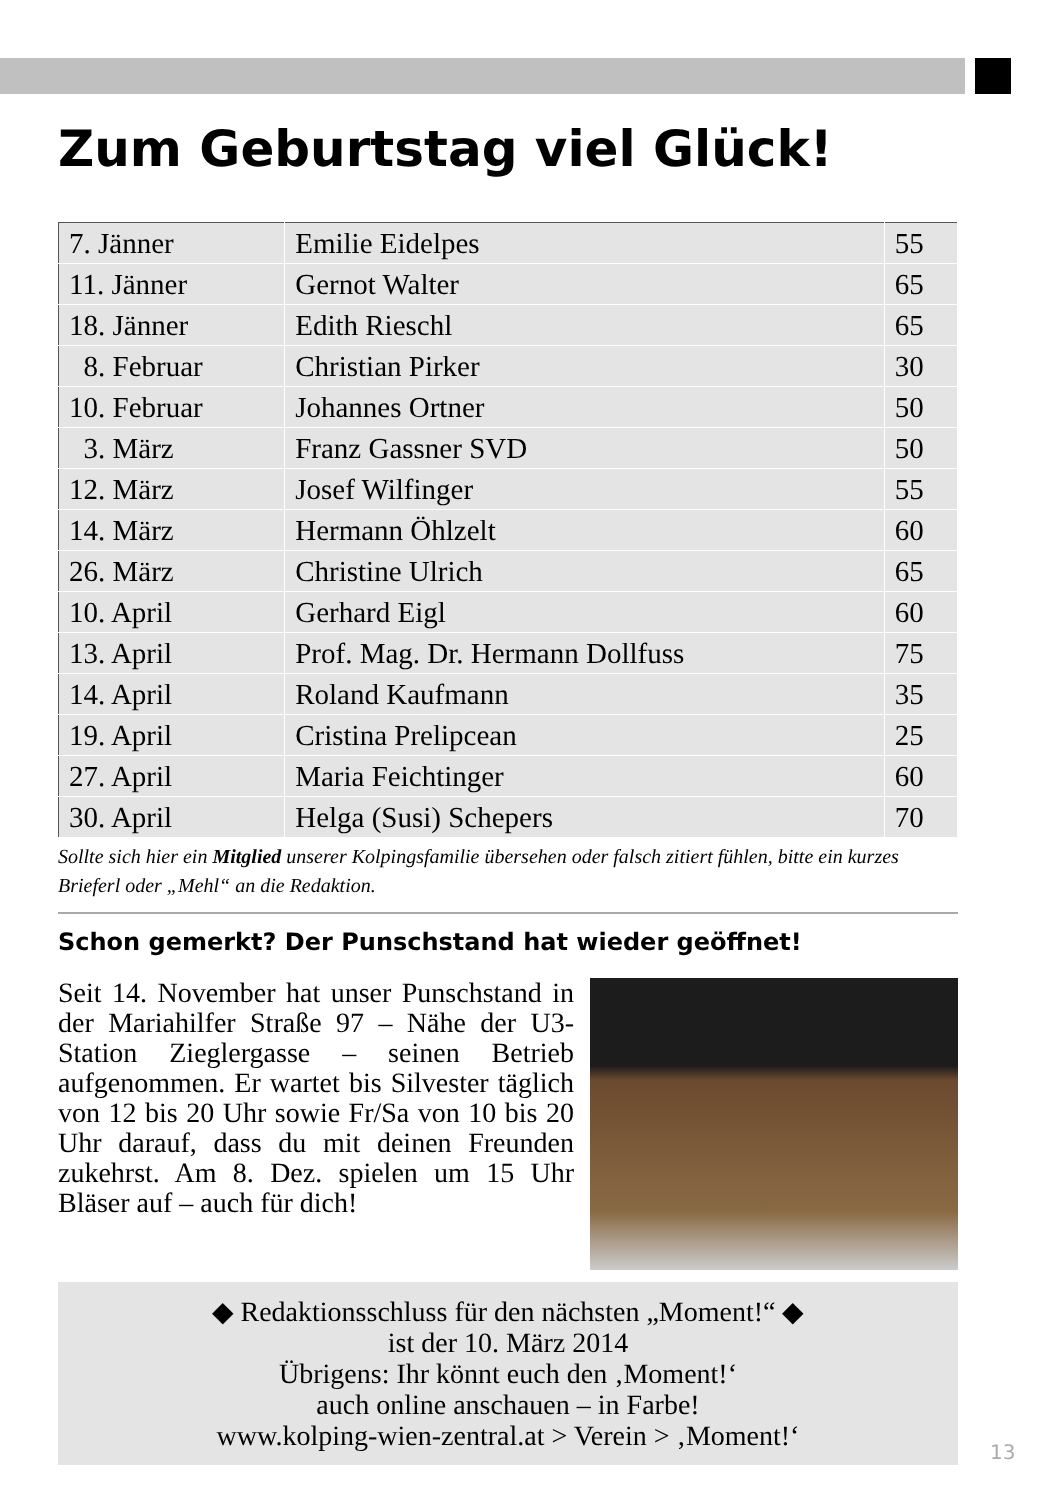Zum Geburtstag viel Glück!
| 7. Jänner | Emilie Eidelpes | 55 |
| 11. Jänner | Gernot Walter | 65 |
| 18. Jänner | Edith Rieschl | 65 |
| 8. Februar | Christian Pirker | 30 |
| 10. Februar | Johannes Ortner | 50 |
| 3. März | Franz Gassner SVD | 50 |
| 12. März | Josef Wilfinger | 55 |
| 14. März | Hermann Öhlzelt | 60 |
| 26. März | Christine Ulrich | 65 |
| 10. April | Gerhard Eigl | 60 |
| 13. April | Prof. Mag. Dr. Hermann Dollfuss | 75 |
| 14. April | Roland Kaufmann | 35 |
| 19. April | Cristina Prelipcean | 25 |
| 27. April | Maria Feichtinger | 60 |
| 30. April | Helga (Susi) Schepers | 70 |
Sollte sich hier ein Mitglied unserer Kolpingsfamilie übersehen oder falsch zitiert fühlen, bitte ein kurzes Brieferl oder „Mehl“ an die Redaktion.
Schon gemerkt? Der Punschstand hat wieder geöffnet!
Seit 14. November hat unser Punschstand in der Mariahilfer Straße 97 – Nähe der U3-Station Zieglergasse – seinen Betrieb aufgenommen. Er wartet bis Silvester täglich von 12 bis 20 Uhr sowie Fr/Sa von 10 bis 20 Uhr darauf, dass du mit deinen Freunden zukehrst. Am 8. Dez. spielen um 15 Uhr Bläser auf – auch für dich!
◆ Redaktionsschluss für den nächsten „Moment!“ ◆
ist der 10. März 2014
Übrigens: Ihr könnt euch den ‚Moment!‘
auch online anschauen – in Farbe!
www.kolping-wien-zentral.at > Verein > ‚Moment!‘
13